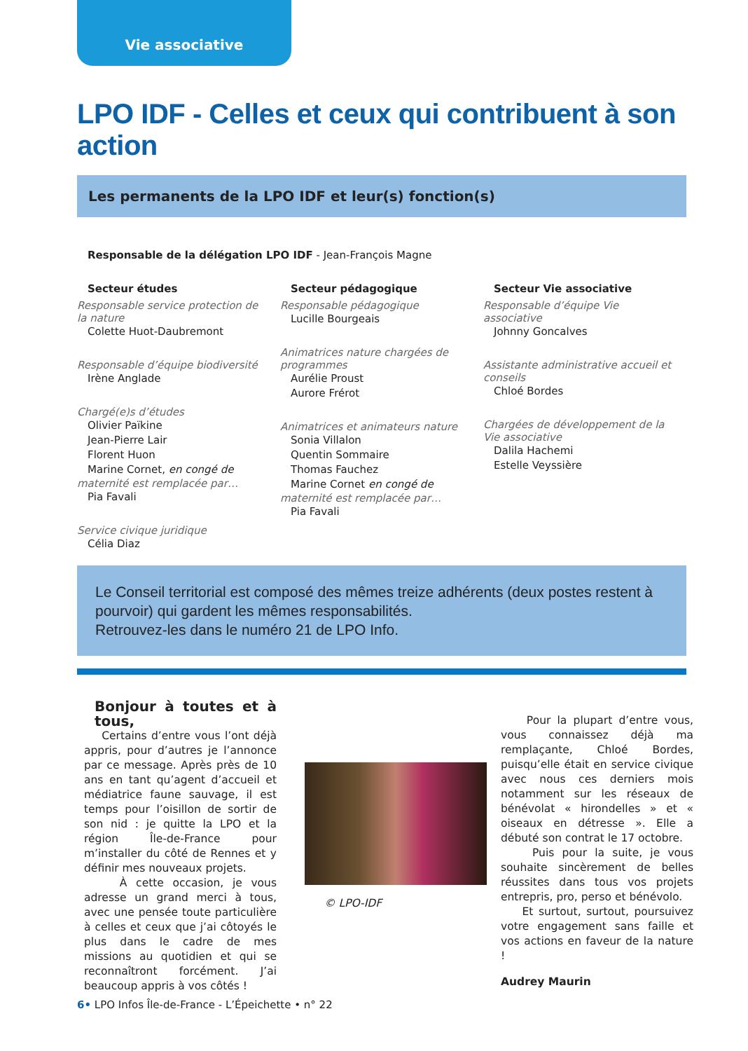Vie associative
LPO IDF - Celles et ceux qui contribuent à son action
Les permanents de la LPO IDF et leur(s) fonction(s)
Responsable de la délégation LPO IDF - Jean-François Magne
Secteur études
Responsable service protection de la nature
Colette Huot-Daubremont
Responsable d’équipe biodiversité
Irène Anglade
Chargé(e)s d’études
Olivier Païkine
Jean-Pierre Lair
Florent Huon
Marine Cornet, en congé de
maternité est remplacée par…
Pia Favali
Service civique juridique
Célia Diaz
Secteur pédagogique
Responsable pédagogique
Lucille Bourgeais
Animatrices nature chargées de programmes
Aurélie Proust
Aurore Frérot
Animatrices et animateurs nature
Sonia Villalon
Quentin Sommaire
Thomas Fauchez
Marine Cornet en congé de
maternité est remplacée par…
Pia Favali
Secteur Vie associative
Responsable d’équipe Vie associative
Johnny Goncalves
Assistante administrative accueil et conseils
Chloé Bordes
Chargées de développement de la Vie associative
Dalila Hachemi
Estelle Veyssière
Le Conseil territorial est composé des mêmes treize adhérents (deux postes restent à pourvoir) qui gardent les mêmes responsabilités.
Retrouvez-les dans le numéro 21 de LPO Info.
Bonjour à toutes et à tous,
Certains d’entre vous l’ont déjà appris, pour d’autres je l’annonce par ce message. Après près de 10 ans en tant qu’agent d’accueil et médiatrice faune sauvage, il est temps pour l’oisillon de sortir de son nid : je quitte la LPO et la région Île-de-France pour m’installer du côté de Rennes et y définir mes nouveaux projets.
À cette occasion, je vous adresse un grand merci à tous, avec une pensée toute particulière à celles et ceux que j’ai côtoyés le plus dans le cadre de mes missions au quotidien et qui se reconnaîtront forcément. J’ai beaucoup appris à vos côtés !
© LPO-IDF
Pour la plupart d’entre vous, vous connaissez déjà ma remplaçante, Chloé Bordes, puisqu’elle était en service civique avec nous ces derniers mois notamment sur les réseaux de bénévolat « hirondelles » et « oiseaux en détresse ». Elle a débuté son contrat le 17 octobre.
Puis pour la suite, je vous souhaite sincèrement de belles réussites dans tous vos projets entrepris, pro, perso et bénévolo.
Et surtout, surtout, poursuivez votre engagement sans faille et vos actions en faveur de la nature !
Audrey Maurin
6• LPO Infos Île-de-France - L’Épeichette • n° 22